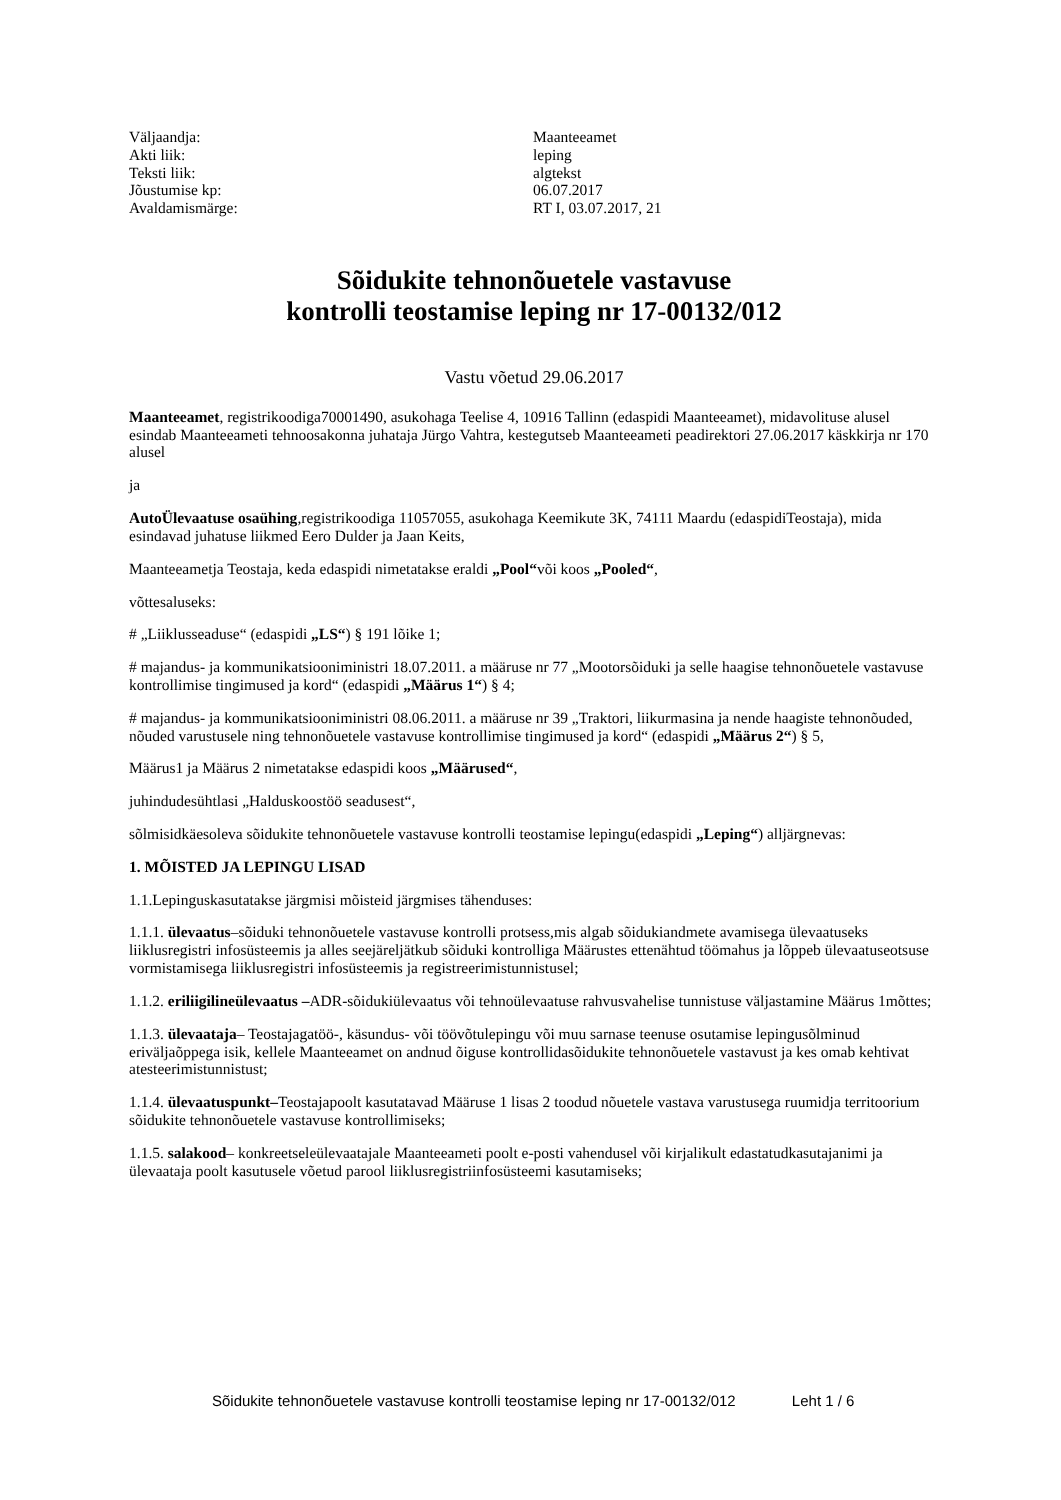Väljaandja:
Maanteeamet
Akti liik:
leping
Teksti liik:
algtekst
Jõustumise kp:
06.07.2017
Avaldamismärge:
RT I, 03.07.2017, 21
Sõidukite tehnonõuetele vastavuse
kontrolli teostamise leping nr 17-00132/012
Vastu võetud 29.06.2017
Maanteeamet, registrikoodiga70001490, asukohaga Teelise 4, 10916 Tallinn (edaspidi Maanteeamet), midavolituse alusel esindab Maanteeameti tehnoosakonna juhataja Jürgo Vahtra, kestegutseb Maanteeameti peadirektori 27.06.2017 käskkirja nr 170 alusel
ja
AutoÜlevaatuse osaühing,registrikoodiga 11057055, asukohaga Keemikute 3K, 74111 Maardu (edaspidiTeostaja), mida esindavad juhatuse liikmed Eero Dulder ja Jaan Keits,
Maanteeametja Teostaja, keda edaspidi nimetatakse eraldi „Pool“või koos „Pooled“,
võttesaluseks:
# „Liiklusseaduse“ (edaspidi „LS“) § 191 lõike 1;
# majandus- ja kommunikatsiooniministri 18.07.2011. a määruse nr 77 „Mootorsõiduki ja selle haagise tehnonõuetele vastavuse kontrollimise tingimused ja kord“ (edaspidi „Määrus 1“) § 4;
# majandus- ja kommunikatsiooniministri 08.06.2011. a määruse nr 39 „Traktori, liikurmasina ja nende haagiste tehnonõuded, nõuded varustusele ning tehnonõuetele vastavuse kontrollimise tingimused ja kord“ (edaspidi „Määrus 2“) § 5,
Määrus1 ja Määrus 2 nimetatakse edaspidi koos „Määrused“,
juhindudesühtlasi „Halduskoostöö seadusest“,
sõlmisidkäesoleva sõidukite tehnonõuetele vastavuse kontrolli teostamise lepingu(edaspidi „Leping“) alljärgnevas:
1. MÕISTED JA LEPINGU LISAD
1.1.Lepinguskasutatakse järgmisi mõisteid järgmises tähenduses:
1.1.1. ülevaatus–sõiduki tehnonõuetele vastavuse kontrolli protsess,mis algab sõidukiandmete avamisega ülevaatuseks liiklusregistri infosüsteemis ja alles seejäreljätkub sõiduki kontrolliga Määrustes ettenähtud töömahus ja lõppeb ülevaatuseotsuse vormistamisega liiklusregistri infosüsteemis ja registreerimistunnistusel;
1.1.2. eriliigilineülevaatus –ADR-sõidukiülevaatus või tehnoülevaatuse rahvusvahelise tunnistuse väljastamine Määrus 1mõttes;
1.1.3. ülevaataja– Teostajagatöö-, käsundus- või töövõtulepingu või muu sarnase teenuse osutamise lepingusõlminud eriväljaõppega isik, kellele Maanteeamet on andnud õiguse kontrollidasõidukite tehnonõuetele vastavust ja kes omab kehtivat atesteerimistunnistust;
1.1.4. ülevaatuspunkt–Teostajapoolt kasutatavad Määruse 1 lisas 2 toodud nõuetele vastava varustusega ruumidja territoorium sõidukite tehnonõuetele vastavuse kontrollimiseks;
1.1.5. salakood– konkreetseleülevaatajale Maanteeameti poolt e-posti vahendusel või kirjalikult edastatudkasutajanimi ja ülevaataja poolt kasutusele võetud parool liiklusregistriinfosüsteemi kasutamiseks;
Sõidukite tehnonõuetele vastavuse kontrolli teostamise leping nr 17-00132/012 Leht 1 / 6